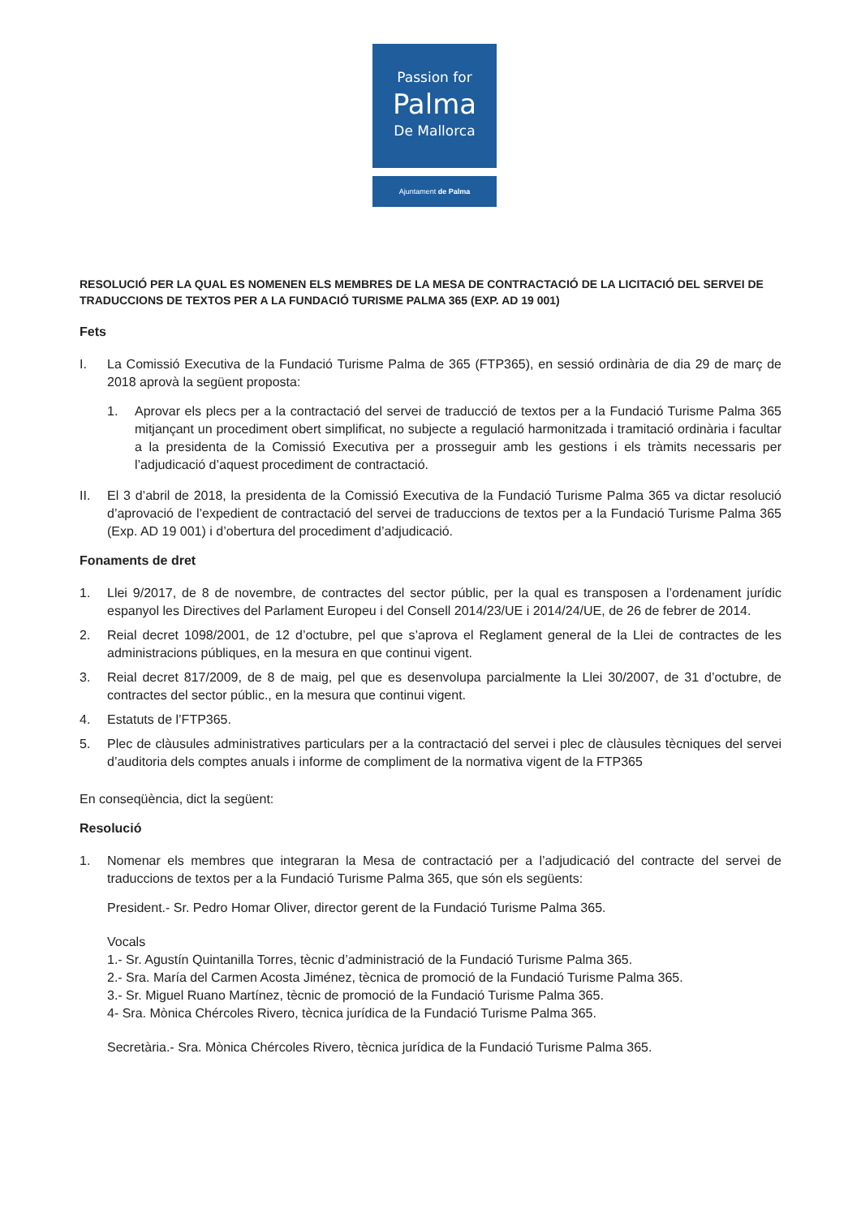Passion for
Palma
De Mallorca
Ajuntament de Palma
RESOLUCIÓ PER LA QUAL ES NOMENEN ELS MEMBRES DE LA MESA DE CONTRACTACIÓ DE LA LICITACIÓ DEL SERVEI DE TRADUCCIONS DE TEXTOS PER A LA FUNDACIÓ TURISME PALMA 365 (EXP. AD 19 001)
Fets
I. La Comissió Executiva de la Fundació Turisme Palma de 365 (FTP365), en sessió ordinària de dia 29 de març de 2018 aprovà la següent proposta:
1. Aprovar els plecs per a la contractació del servei de traducció de textos per a la Fundació Turisme Palma 365 mitjançant un procediment obert simplificat, no subjecte a regulació harmonitzada i tramitació ordinària i facultar a la presidenta de la Comissió Executiva per a prosseguir amb les gestions i els tràmits necessaris per l’adjudicació d’aquest procediment de contractació.
II. El 3 d’abril de 2018, la presidenta de la Comissió Executiva de la Fundació Turisme Palma 365 va dictar resolució d’aprovació de l’expedient de contractació del servei de traduccions de textos per a la Fundació Turisme Palma 365 (Exp. AD 19 001) i d’obertura del procediment d’adjudicació.
Fonaments de dret
1. Llei 9/2017, de 8 de novembre, de contractes del sector públic, per la qual es transposen a l’ordenament jurídic espanyol les Directives del Parlament Europeu i del Consell 2014/23/UE i 2014/24/UE, de 26 de febrer de 2014.
2. Reial decret 1098/2001, de 12 d’octubre, pel que s’aprova el Reglament general de la Llei de contractes de les administracions públiques, en la mesura en que continui vigent.
3. Reial decret 817/2009, de 8 de maig, pel que es desenvolupa parcialmente la Llei 30/2007, de 31 d’octubre, de contractes del sector públic., en la mesura que continui vigent.
4. Estatuts de l’FTP365.
5. Plec de clàusules administratives particulars per a la contractació del servei i plec de clàusules tècniques del servei d’auditoria dels comptes anuals i informe de compliment de la normativa vigent de la FTP365
En conseqüència, dict la següent:
Resolució
1. Nomenar els membres que integraran la Mesa de contractació per a l’adjudicació del contracte del servei de traduccions de textos per a la Fundació Turisme Palma 365, que són els següents:
President.- Sr. Pedro Homar Oliver, director gerent de la Fundació Turisme Palma 365.
Vocals
1.- Sr. Agustín Quintanilla Torres, tècnic d’administració de la Fundació Turisme Palma 365.
2.- Sra. María del Carmen Acosta Jiménez, tècnica de promoció de la Fundació Turisme Palma 365.
3.- Sr. Miguel Ruano Martínez, tècnic de promoció de la Fundació Turisme Palma 365.
4- Sra. Mònica Chércoles Rivero, tècnica jurídica de la Fundació Turisme Palma 365.
Secretària.- Sra. Mònica Chércoles Rivero, tècnica jurídica de la Fundació Turisme Palma 365.